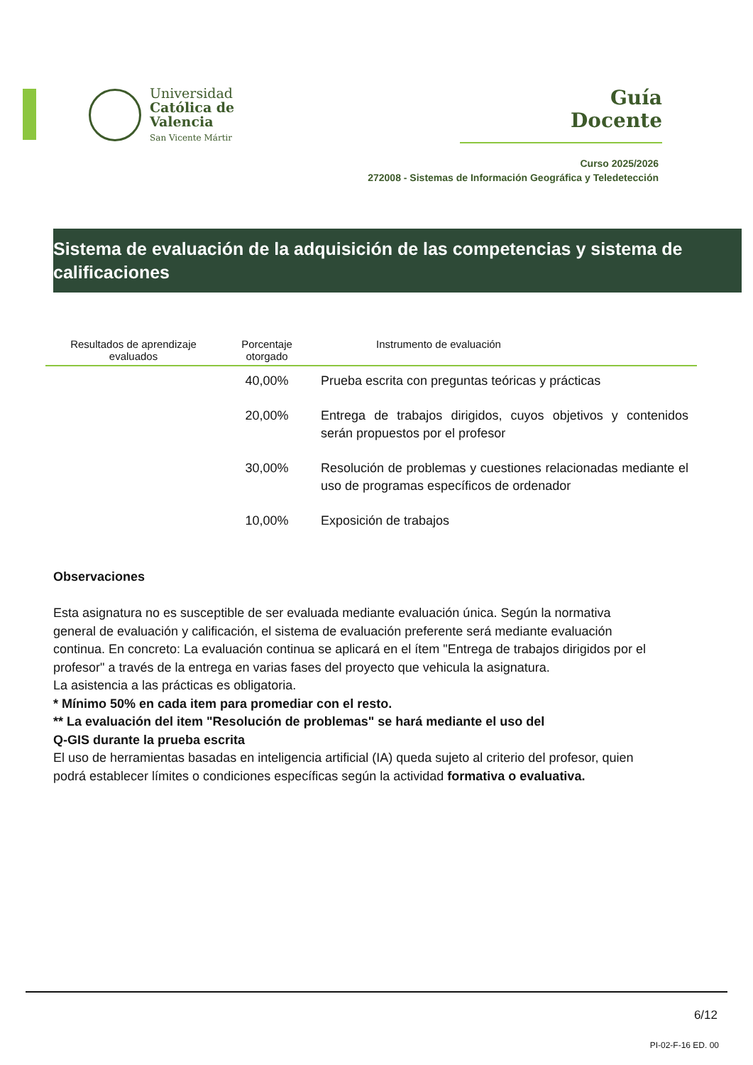Universidad
Católica de
Valencia
San Vicente Mártir
Guía
Docente
Curso 2025/2026
272008 - Sistemas de Información Geográfica y Teledetección
Sistema de evaluación de la adquisición de las competencias y sistema de calificaciones
| Resultados de aprendizaje evaluados | Porcentaje otorgado | Instrumento de evaluación |
| --- | --- | --- |
| | 40,00% | Prueba escrita con preguntas teóricas y prácticas |
| | 20,00% | Entrega de trabajos dirigidos, cuyos objetivos y contenidos serán propuestos por el profesor |
| | 30,00% | Resolución de problemas y cuestiones relacionadas mediante el uso de programas específicos de ordenador |
| | 10,00% | Exposición de trabajos |
Observaciones
Esta asignatura no es susceptible de ser evaluada mediante evaluación única. Según la normativa general de evaluación y calificación, el sistema de evaluación preferente será mediante evaluación continua. En concreto: La evaluación continua se aplicará en el ítem "Entrega de trabajos dirigidos por el profesor" a través de la entrega en varias fases del proyecto que vehicula la asignatura.
La asistencia a las prácticas es obligatoria.
* Mínimo 50% en cada item para promediar con el resto.
** La evaluación del item "Resolución de problemas" se hará mediante el uso del
Q-GIS durante la prueba escrita
El uso de herramientas basadas en inteligencia artificial (IA) queda sujeto al criterio del profesor, quien podrá establecer límites o condiciones específicas según la actividad formativa o evaluativa.
6/12
PI-02-F-16 ED. 00